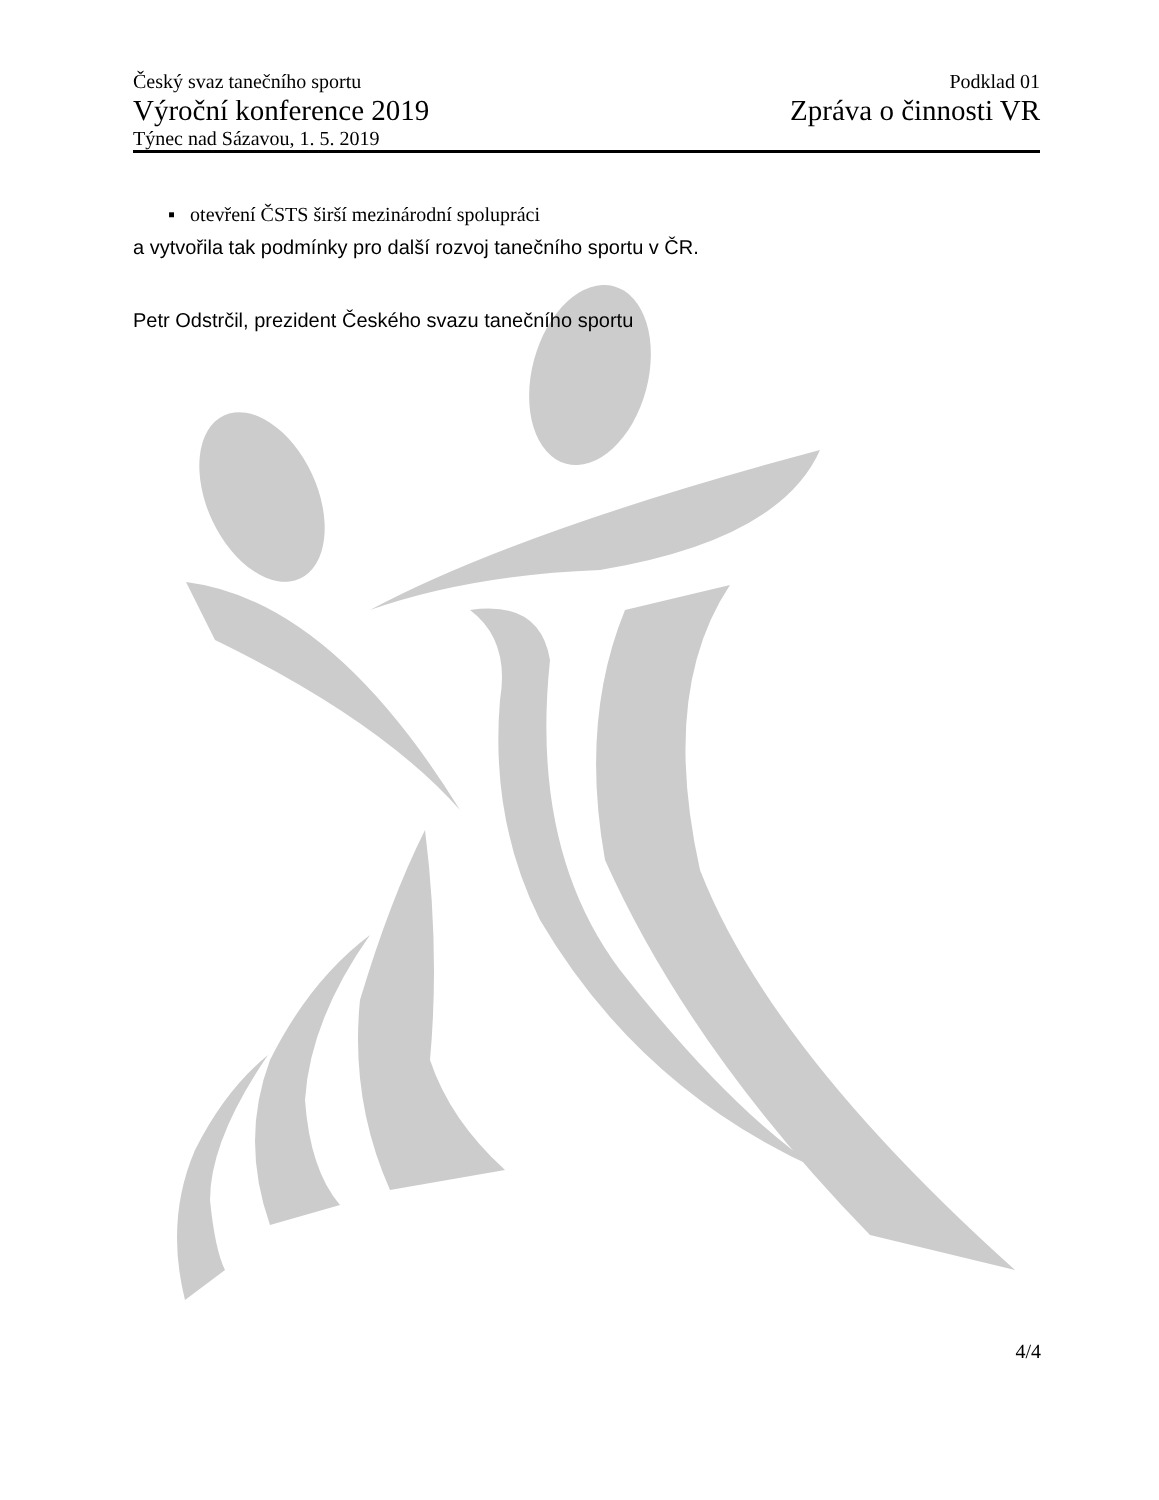Český svaz tanečního sportu
Výroční konference 2019
Týnec nad Sázavou, 1. 5. 2019
Podklad 01
Zpráva o činnosti VR
▪ otevření ČSTS širší mezinárodní spolupráci
a vytvořila tak podmínky pro další rozvoj tanečního sportu v ČR.
Petr Odstrčil, prezident Českého svazu tanečního sportu
4/4